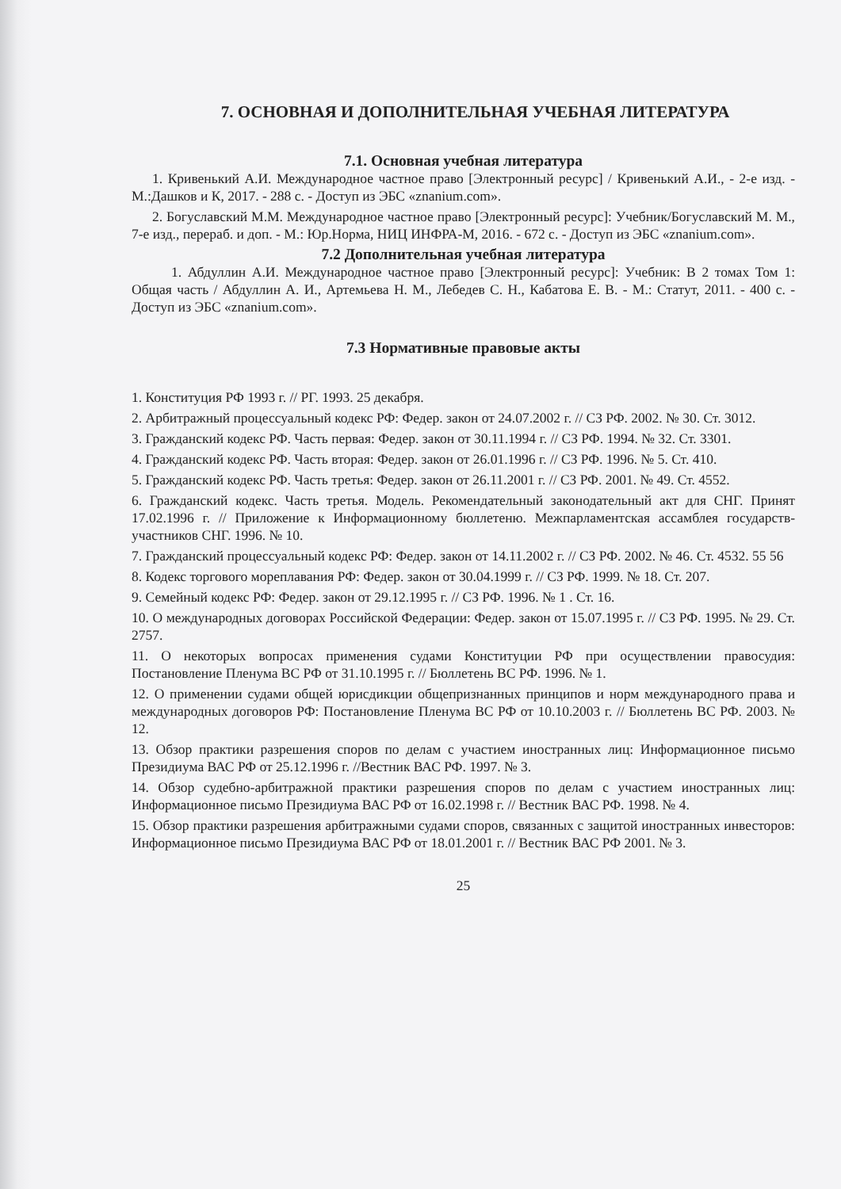7. ОСНОВНАЯ И ДОПОЛНИТЕЛЬНАЯ УЧЕБНАЯ ЛИТЕРАТУРА
7.1. Основная учебная литература
1. Кривенький А.И. Международное частное право [Электронный ресурс] / Кривенький А.И., - 2-е изд. - М.:Дашков и К, 2017. - 288 с. - Доступ из ЭБС «znanium.com».
2. Богуславский М.М. Международное частное право [Электронный ресурс]: Учебник/Богуславский М. М., 7-е изд., перераб. и доп. - М.: Юр.Норма, НИЦ ИНФРА-М, 2016. - 672 с. - Доступ из ЭБС «znanium.com».
7.2 Дополнительная учебная литература
1. Абдуллин А.И. Международное частное право [Электронный ресурс]: Учебник: В 2 томах Том 1: Общая часть / Абдуллин А. И., Артемьева Н. М., Лебедев С. Н., Кабатова Е. В. - М.: Статут, 2011. - 400 с. - Доступ из ЭБС «znanium.com».
7.3 Нормативные правовые акты
1. Конституция РФ 1993 г. // РГ. 1993. 25 декабря.
2. Арбитражный процессуальный кодекс РФ: Федер. закон от 24.07.2002 г. // СЗ РФ. 2002. № 30. Ст. 3012.
3. Гражданский кодекс РФ. Часть первая: Федер. закон от 30.11.1994 г. // СЗ РФ. 1994. № 32. Ст. 3301.
4. Гражданский кодекс РФ. Часть вторая: Федер. закон от 26.01.1996 г. // СЗ РФ. 1996. № 5. Ст. 410.
5. Гражданский кодекс РФ. Часть третья: Федер. закон от 26.11.2001 г. // СЗ РФ. 2001. № 49. Ст. 4552.
6. Гражданский кодекс. Часть третья. Модель. Рекомендательный законодательный акт для СНГ. Принят 17.02.1996 г. // Приложение к Информационному бюллетеню. Межпарламентская ассамблея государств-участников СНГ. 1996. № 10.
7. Гражданский процессуальный кодекс РФ: Федер. закон от 14.11.2002 г. // СЗ РФ. 2002. № 46. Ст. 4532. 55 56
8. Кодекс торгового мореплавания РФ: Федер. закон от 30.04.1999 г. // СЗ РФ. 1999. № 18. Ст. 207.
9. Семейный кодекс РФ: Федер. закон от 29.12.1995 г. // СЗ РФ. 1996. № 1 . Ст. 16.
10. О международных договорах Российской Федерации: Федер. закон от 15.07.1995 г. // СЗ РФ. 1995. № 29. Ст. 2757.
11. О некоторых вопросах применения судами Конституции РФ при осуществлении правосудия: Постановление Пленума ВС РФ от 31.10.1995 г. // Бюллетень ВС РФ. 1996. № 1.
12. О применении судами общей юрисдикции общепризнанных принципов и норм международного права и международных договоров РФ: Постановление Пленума ВС РФ от 10.10.2003 г. // Бюллетень ВС РФ. 2003. № 12.
13. Обзор практики разрешения споров по делам с участием иностранных лиц: Информационное письмо Президиума ВАС РФ от 25.12.1996 г. //Вестник ВАС РФ. 1997. № 3.
14. Обзор судебно-арбитражной практики разрешения споров по делам с участием иностранных лиц: Информационное письмо Президиума ВАС РФ от 16.02.1998 г. // Вестник ВАС РФ. 1998. № 4.
15. Обзор практики разрешения арбитражными судами споров, связанных с защитой иностранных инвесторов: Информационное письмо Президиума ВАС РФ от 18.01.2001 г. // Вестник ВАС РФ 2001. № 3.
25